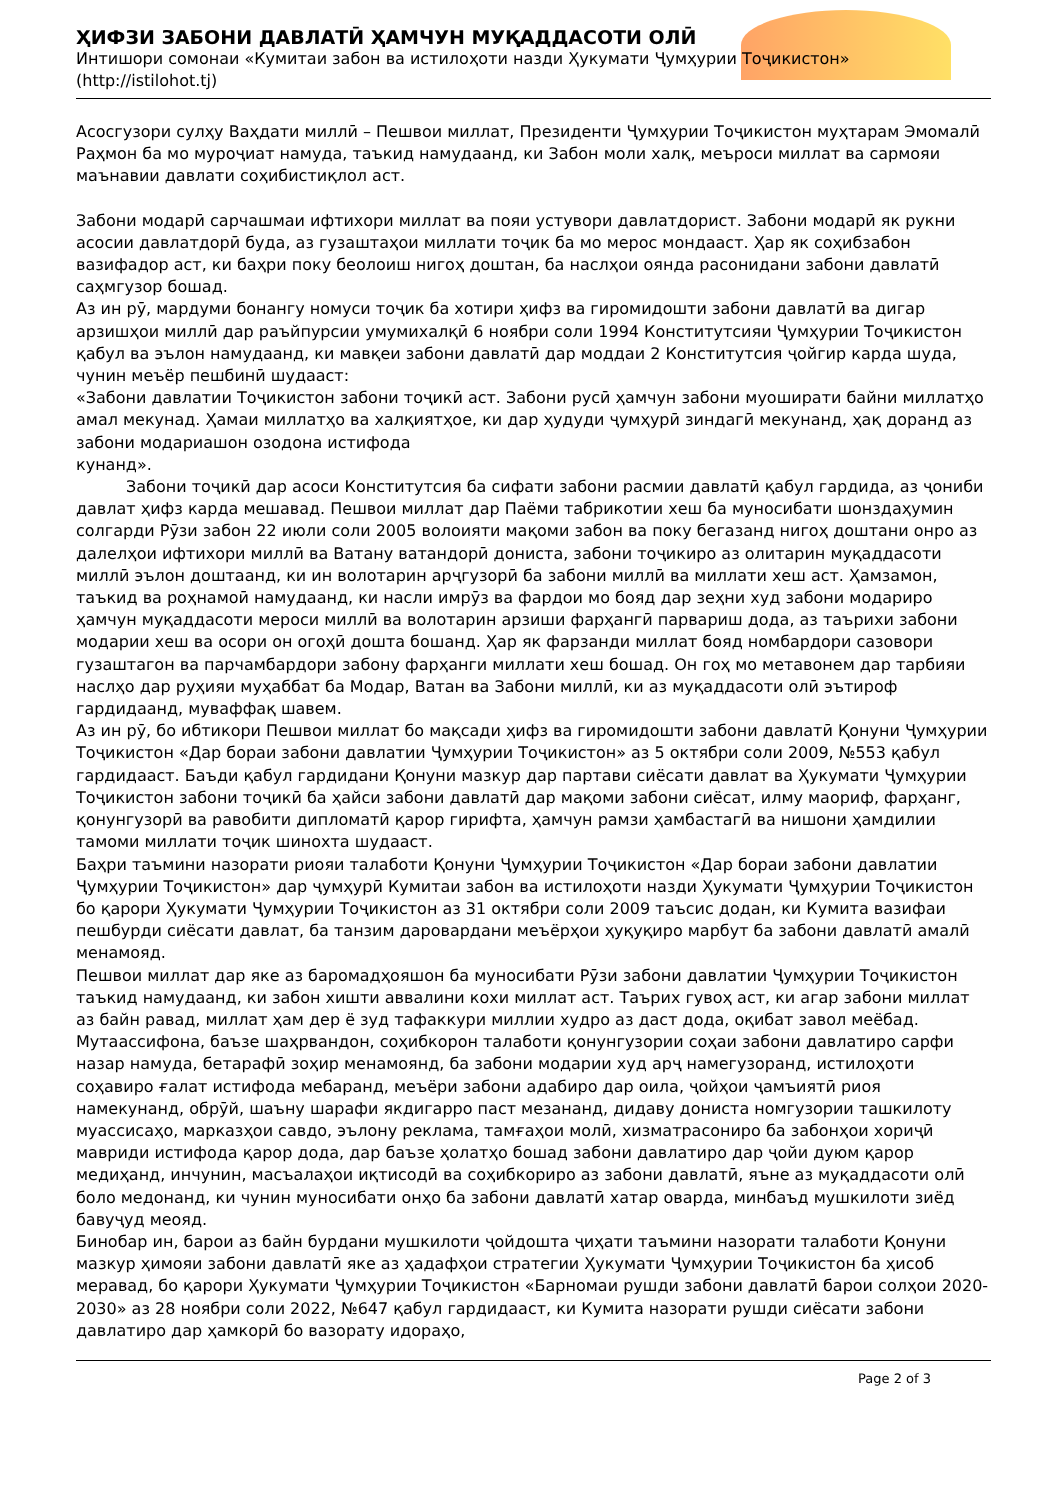ҲИФЗИ ЗАБОНИ ДАВЛАТӢ ҲАМЧУН МУҚАДДАСОТИ ОЛӢ
Интишори сомонаи «Кумитаи забон ва истилоҳоти назди Ҳукумати Ҷумҳурии Тоҷикистон» (http://istilohot.tj)
Асосгузори сулҳу Ваҳдати миллӣ – Пешвои миллат, Президенти Ҷумҳурии Тоҷикистон муҳтарам Эмомалӣ Раҳмон ба мо муроҷиат намуда, таъкид намудаанд, ки Забон моли халқ, меъроси миллат ва сармояи маънавии давлати соҳибистиқлол аст.
Забони модарӣ сарчашмаи ифтихори миллат ва пояи устувори давлатдорист. Забони модарӣ як рукни асосии давлатдорӣ буда, аз гузаштаҳои миллати тоҷик ба мо мерос мондааст. Ҳар як соҳибзабон вазифадор аст, ки баҳри поку беолоиш нигоҳ доштан, ба наслҳои оянда расонидани забони давлатӣ саҳмгузор бошад.
Аз ин рӯ, мардуми бонангу номуси тоҷик ба хотири ҳифз ва гиромидошти забони давлатӣ ва дигар арзишҳои миллӣ дар раъйпурсии умумихалқӣ 6 ноябри соли 1994 Конститутсияи Ҷумҳурии Тоҷикистон қабул ва эълон намудаанд, ки мавқеи забони давлатӣ дар моддаи 2 Конститутсия ҷойгир карда шуда, чунин меъёр пешбинӣ шудааст:
«Забони давлатии Тоҷикистон забони тоҷикӣ аст. Забони русӣ ҳамчун забони муоширати байни миллатҳо амал мекунад. Ҳамаи миллатҳо ва халқиятҳое, ки дар ҳудуди ҷумҳурӣ зиндагӣ мекунанд, ҳақ доранд аз забони модариашон озодона истифода
кунанд».
Забони тоҷикӣ дар асоси Конститутсия ба сифати забони расмии давлатӣ қабул гардида, аз ҷониби давлат ҳифз карда мешавад. Пешвои миллат дар Паёми табрикотии хеш ба муносибати шонздаҳумин солгарди Рӯзи забон 22 июли соли 2005 волоияти мақоми забон ва поку бегазанд нигоҳ доштани онро аз далелҳои ифтихори миллӣ ва Ватану ватандорӣ дониста, забони тоҷикиро аз олитарин муқаддасоти миллӣ эълон доштаанд, ки ин волотарин арҷгузорӣ ба забони миллӣ ва миллати хеш аст. Ҳамзамон, таъкид ва роҳнамоӣ намудаанд, ки насли имрӯз ва фардои мо бояд дар зеҳни худ забони модариро ҳамчун муқаддасоти мероси миллӣ ва волотарин арзиши фарҳангӣ парвариш дода, аз таърихи забони модарии хеш ва осори он огоҳӣ дошта бошанд. Ҳар як фарзанди миллат бояд номбардори сазовори гузаштагон ва парчамбардори забону фарҳанги миллати хеш бошад. Он гоҳ мо метавонем дар тарбияи наслҳо дар руҳияи муҳаббат ба Модар, Ватан ва Забони миллӣ, ки аз муқаддасоти олӣ эътироф гардидаанд, муваффақ шавем.
Аз ин рӯ, бо ибтикори Пешвои миллат бо мақсади ҳифз ва гиромидошти забони давлатӣ Қонуни Ҷумҳурии Тоҷикистон «Дар бораи забони давлатии Ҷумҳурии Тоҷикистон» аз 5 октябри соли 2009, №553 қабул гардидааст. Баъди қабул гардидани Қонуни мазкур дар партави сиёсати давлат ва Ҳукумати Ҷумҳурии Тоҷикистон забони тоҷикӣ ба ҳайси забони давлатӣ дар мақоми забони сиёсат, илму маориф, фарҳанг, қонунгузорӣ ва равобити дипломатӣ қарор гирифта, ҳамчун рамзи ҳамбастагӣ ва нишони ҳамдилии тамоми миллати тоҷик шинохта шудааст.
Баҳри таъмини назорати риояи талаботи Қонуни Ҷумҳурии Тоҷикистон «Дар бораи забони давлатии Ҷумҳурии Тоҷикистон» дар ҷумҳурӣ Кумитаи забон ва истилоҳоти назди Ҳукумати Ҷумҳурии Тоҷикистон бо қарори Ҳукумати Ҷумҳурии Тоҷикистон аз 31 октябри соли 2009 таъсис додан, ки Кумита вазифаи пешбурди сиёсати давлат, ба танзим даровардани меъёрҳои ҳуқуқиро марбут ба забони давлатӣ амалӣ менамояд.
Пешвои миллат дар яке аз баромадҳояшон ба муносибати Рӯзи забони давлатии Ҷумҳурии Тоҷикистон таъкид намудаанд, ки забон хишти аввалини кохи миллат аст. Таърих гувоҳ аст, ки агар забони миллат аз байн равад, миллат ҳам дер ё зуд тафаккури миллии худро аз даст дода, оқибат завол меёбад. Мутаассифона, баъзе шаҳрвандон, соҳибкорон талаботи қонунгузории соҳаи забони давлатиро сарфи назар намуда, бетарафӣ зоҳир менамоянд, ба забони модарии худ арҷ намегузоранд, истилоҳоти соҳавиро ғалат истифода мебаранд, меъёри забони адабиро дар оила, ҷойҳои ҷамъиятӣ риоя намекунанд, обрӯй, шаъну шарафи якдигарро паст мезананд, дидаву дониста номгузории ташкилоту муассисаҳо, марказҳои савдо, эълону реклама, тамғаҳои молӣ, хизматрасониро ба забонҳои хориҷӣ мавриди истифода қарор дода, дар баъзе ҳолатҳо бошад забони давлатиро дар ҷойи дуюм қарор медиҳанд, инчунин, масъалаҳои иқтисодӣ ва соҳибкориро аз забони давлатӣ, яъне аз муқаддасоти олӣ боло медонанд, ки чунин муносибати онҳо ба забони давлатӣ хатар оварда, минбаъд мушкилоти зиёд бавуҷуд меояд.
Бинобар ин, барои аз байн бурдани мушкилоти ҷойдошта ҷиҳати таъмини назорати талаботи Қонуни мазкур ҳимояи забони давлатӣ яке аз ҳадафҳои стратегии Ҳукумати Ҷумҳурии Тоҷикистон ба ҳисоб меравад, бо қарори Ҳукумати Ҷумҳурии Тоҷикистон «Барномаи рушди забони давлатӣ барои солҳои 2020-2030» аз 28 ноябри соли 2022, №647 қабул гардидааст, ки Кумита назорати рушди сиёсати забони давлатиро дар ҳамкорӣ бо вазорату идораҳо,
Page 2 of 3